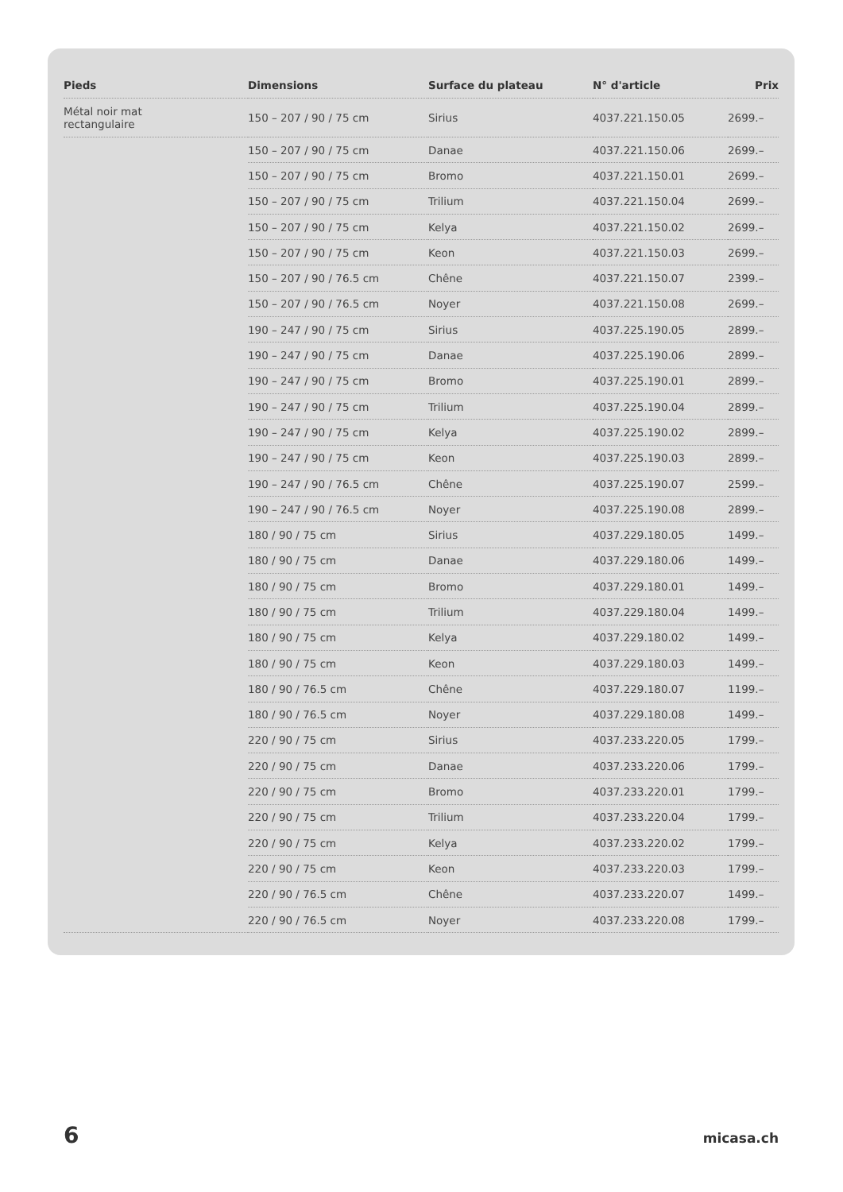| Pieds | Dimensions | Surface du plateau | N° d'article | Prix |
| --- | --- | --- | --- | --- |
| Métal noir mat rectangulaire | 150 – 207 / 90 / 75 cm | Sirius | 4037.221.150.05 | 2699.– |
| | 150 – 207 / 90 / 75 cm | Danae | 4037.221.150.06 | 2699.– |
| | 150 – 207 / 90 / 75 cm | Bromo | 4037.221.150.01 | 2699.– |
| | 150 – 207 / 90 / 75 cm | Trilium | 4037.221.150.04 | 2699.– |
| | 150 – 207 / 90 / 75 cm | Kelya | 4037.221.150.02 | 2699.– |
| | 150 – 207 / 90 / 75 cm | Keon | 4037.221.150.03 | 2699.– |
| | 150 – 207 / 90 / 76.5 cm | Chêne | 4037.221.150.07 | 2399.– |
| | 150 – 207 / 90 / 76.5 cm | Noyer | 4037.221.150.08 | 2699.– |
| | 190 – 247 / 90 / 75 cm | Sirius | 4037.225.190.05 | 2899.– |
| | 190 – 247 / 90 / 75 cm | Danae | 4037.225.190.06 | 2899.– |
| | 190 – 247 / 90 / 75 cm | Bromo | 4037.225.190.01 | 2899.– |
| | 190 – 247 / 90 / 75 cm | Trilium | 4037.225.190.04 | 2899.– |
| | 190 – 247 / 90 / 75 cm | Kelya | 4037.225.190.02 | 2899.– |
| | 190 – 247 / 90 / 75 cm | Keon | 4037.225.190.03 | 2899.– |
| | 190 – 247 / 90 / 76.5 cm | Chêne | 4037.225.190.07 | 2599.– |
| | 190 – 247 / 90 / 76.5 cm | Noyer | 4037.225.190.08 | 2899.– |
| | 180 / 90 / 75 cm | Sirius | 4037.229.180.05 | 1499.– |
| | 180 / 90 / 75 cm | Danae | 4037.229.180.06 | 1499.– |
| | 180 / 90 / 75 cm | Bromo | 4037.229.180.01 | 1499.– |
| | 180 / 90 / 75 cm | Trilium | 4037.229.180.04 | 1499.– |
| | 180 / 90 / 75 cm | Kelya | 4037.229.180.02 | 1499.– |
| | 180 / 90 / 75 cm | Keon | 4037.229.180.03 | 1499.– |
| | 180 / 90 / 76.5 cm | Chêne | 4037.229.180.07 | 1199.– |
| | 180 / 90 / 76.5 cm | Noyer | 4037.229.180.08 | 1499.– |
| | 220 / 90 / 75 cm | Sirius | 4037.233.220.05 | 1799.– |
| | 220 / 90 / 75 cm | Danae | 4037.233.220.06 | 1799.– |
| | 220 / 90 / 75 cm | Bromo | 4037.233.220.01 | 1799.– |
| | 220 / 90 / 75 cm | Trilium | 4037.233.220.04 | 1799.– |
| | 220 / 90 / 75 cm | Kelya | 4037.233.220.02 | 1799.– |
| | 220 / 90 / 75 cm | Keon | 4037.233.220.03 | 1799.– |
| | 220 / 90 / 76.5 cm | Chêne | 4037.233.220.07 | 1499.– |
| | 220 / 90 / 76.5 cm | Noyer | 4037.233.220.08 | 1799.– |
6 micasa.ch